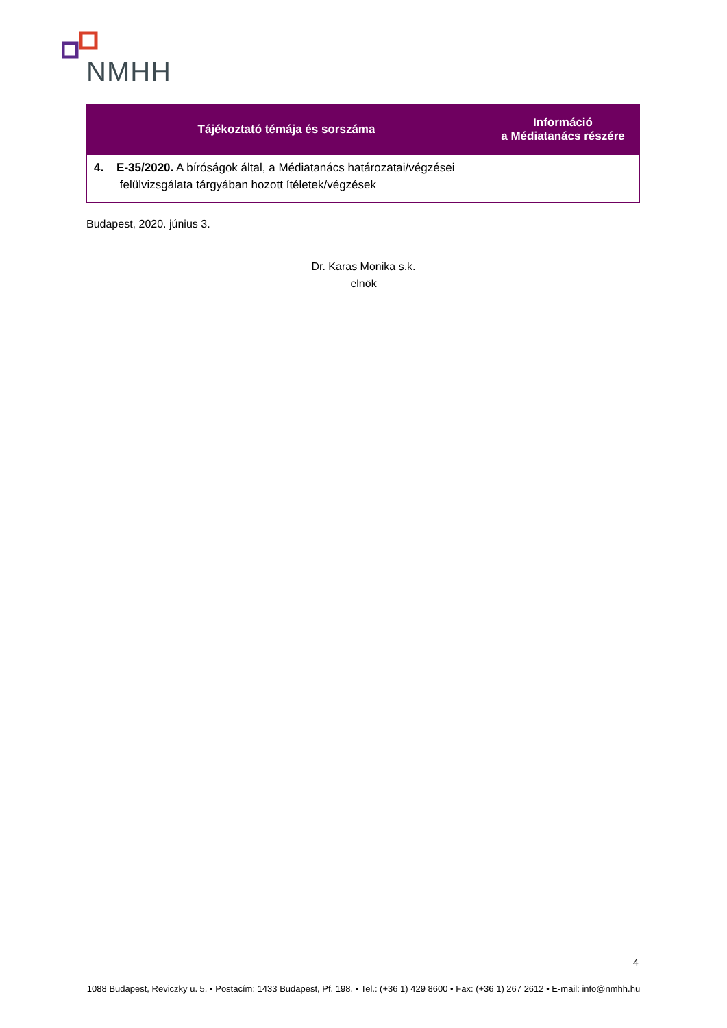NMHH
| Tájékoztató témája és sorszáma | Információ a Médiatanács részére |
| --- | --- |
| 4. E-35/2020. A bíróságok által, a Médiatanács határozatai/végzései felülvizsgálata tárgyában hozott ítéletek/végzések | |
Budapest, 2020. június 3.
Dr. Karas Monika s.k.
elnök
4
1088 Budapest, Reviczky u. 5. • Postacím: 1433 Budapest, Pf. 198. • Tel.: (+36 1) 429 8600 • Fax: (+36 1) 267 2612 • E-mail: info@nmhh.hu